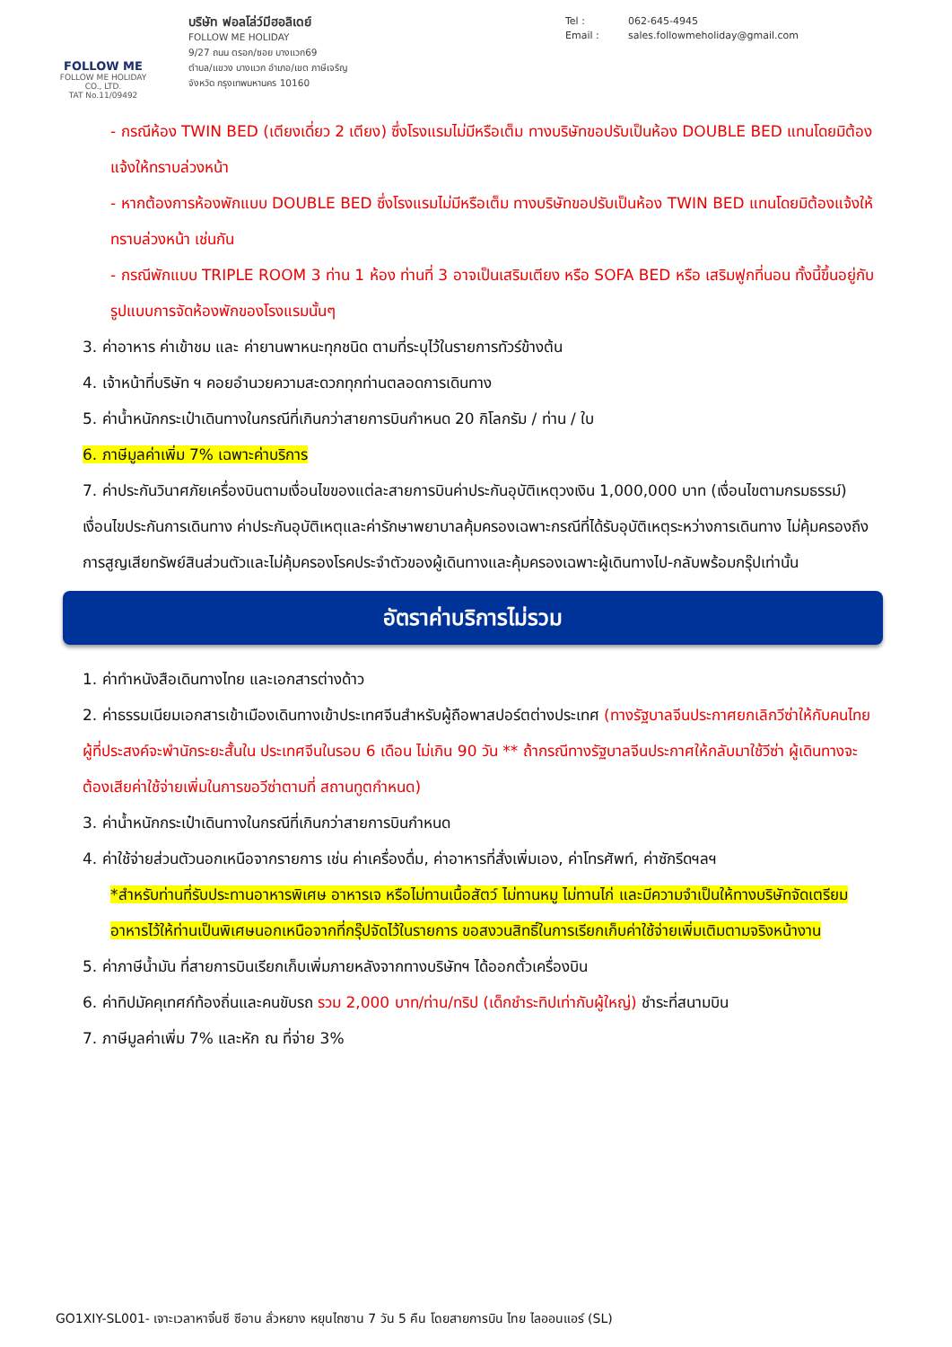FOLLOW ME
FOLLOW ME HOLIDAY CO., LTD.
TAT No.11/09492
บริษัท ฟอลโล่ว์มีฮอลิเดย์
FOLLOW ME HOLIDAY
9/27 ถนน ตรอก/ซอย บางแวก69
ตำบล/แขวง บางแวก อำเภอ/เขต ภาษีเจริญ
จังหวัด กรุงเทพมหานคร 10160
Tel : 062-645-4945
Email : sales.followmeholiday@gmail.com
- กรณีห้อง TWIN BED (เตียงเดี่ยว 2 เตียง) ซึ่งโรงแรมไม่มีหรือเต็ม ทางบริษัทขอปรับเป็นห้อง DOUBLE BED แทนโดยมิต้องแจ้งให้ทราบล่วงหน้า
- หากต้องการห้องพักแบบ DOUBLE BED ซึ่งโรงแรมไม่มีหรือเต็ม ทางบริษัทขอปรับเป็นห้อง TWIN BED แทนโดยมิต้องแจ้งให้ทราบล่วงหน้า เช่นกัน
- กรณีพักแบบ TRIPLE ROOM 3 ท่าน 1 ห้อง ท่านที่ 3 อาจเป็นเสริมเตียง หรือ SOFA BED หรือ เสริมฟูกที่นอน ทั้งนี้ขึ้นอยู่กับรูปแบบการจัดห้องพักของโรงแรมนั้นๆ
3. ค่าอาหาร ค่าเข้าชม และ ค่ายานพาหนะทุกชนิด ตามที่ระบุไว้ในรายการทัวร์ข้างต้น
4. เจ้าหน้าที่บริษัท ฯ คอยอำนวยความสะดวกทุกท่านตลอดการเดินทาง
5. ค่าน้ำหนักกระเป๋าเดินทางในกรณีที่เกินกว่าสายการบินกำหนด 20 กิโลกรัม / ท่าน / ใบ
6. ภาษีมูลค่าเพิ่ม 7% เฉพาะค่าบริการ
7. ค่าประกันวินาศภัยเครื่องบินตามเงื่อนไขของแต่ละสายการบินค่าประกันอุบัติเหตุวงเงิน 1,000,000 บาท (เงื่อนไขตามกรมธรรม์) เงื่อนไขประกันการเดินทาง ค่าประกันอุบัติเหตุและค่ารักษาพยาบาลคุ้มครองเฉพาะกรณีที่ได้รับอุบัติเหตุระหว่างการเดินทาง ไม่คุ้มครองถึงการสูญเสียทรัพย์สินส่วนตัวและไม่คุ้มครองโรคประจำตัวของผู้เดินทางและคุ้มครองเฉพาะผู้เดินทางไป-กลับพร้อมกรุ๊ปเท่านั้น
อัตราค่าบริการไม่รวม
1. ค่าทำหนังสือเดินทางไทย และเอกสารต่างด้าว
2. ค่าธรรมเนียมเอกสารเข้าเมืองเดินทางเข้าประเทศจีนสำหรับผู้ถือพาสปอร์ตต่างประเทศ (ทางรัฐบาลจีนประกาศยกเลิกวีซ่าให้กับคนไทย ผู้ที่ประสงค์จะพำนักระยะสั้นใน ประเทศจีนในรอบ 6 เดือน ไม่เกิน 90 วัน ** ถ้ากรณีทางรัฐบาลจีนประกาศให้กลับมาใช้วีซ่า ผู้เดินทางจะต้องเสียค่าใช้จ่ายเพิ่มในการขอวีซ่าตามที่ สถานทูตกำหนด)
3. ค่าน้ำหนักกระเป๋าเดินทางในกรณีที่เกินกว่าสายการบินกำหนด
4. ค่าใช้จ่ายส่วนตัวนอกเหนือจากรายการ เช่น ค่าเครื่องดื่ม, ค่าอาหารที่สั่งเพิ่มเอง, ค่าโทรศัพท์, ค่าซักรีดฯลฯ
*สำหรับท่านที่รับประทานอาหารพิเศษ อาหารเจ หรือไม่ทานเนื้อสัตว์ ไม่ทานหมู ไม่ทานไก่ และมีความจำเป็นให้ทางบริษัทจัดเตรียมอาหารไว้ให้ท่านเป็นพิเศษนอกเหนือจากที่กรุ๊ปจัดไว้ในรายการ ขอสงวนสิทธิ์ในการเรียกเก็บค่าใช้จ่ายเพิ่มเติมตามจริงหน้างาน
5. ค่าภาษีน้ำมัน ที่สายการบินเรียกเก็บเพิ่มภายหลังจากทางบริษัทฯ ได้ออกตั๋วเครื่องบิน
6. ค่าทิปมัคคุเทศก์ท้องถิ่นและคนขับรถ รวม 2,000 บาท/ท่าน/ทริป (เด็กชำระทิปเท่ากับผู้ใหญ่) ชำระที่สนามบิน
7. ภาษีมูลค่าเพิ่ม 7% และหัก ณ ที่จ่าย 3%
GO1XIY-SL001- เจาะเวลาหาจิ๋นซี ซีอาน ลั่วหยาง หยุนไถซาน 7 วัน 5 คืน โดยสายการบิน ไทย ไลออนแอร์ (SL)